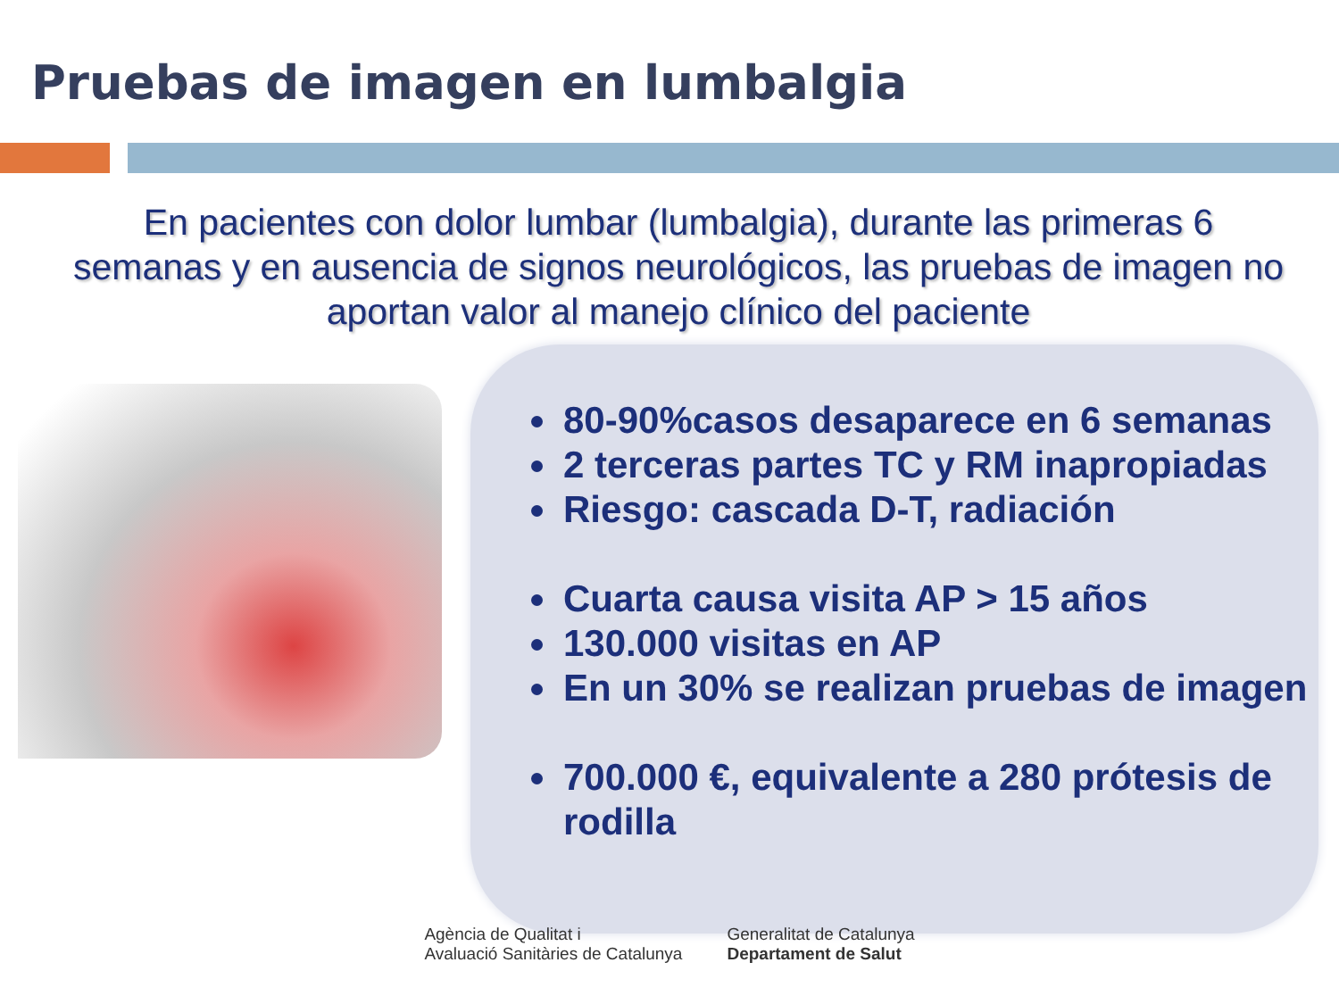Pruebas de imagen en lumbalgia
En pacientes con dolor lumbar (lumbalgia), durante las primeras 6 semanas y en ausencia de signos neurológicos, las pruebas de imagen no aportan valor al manejo clínico del paciente
80-90%casos desaparece en 6 semanas
2 terceras partes TC y RM inapropiadas
Riesgo: cascada D-T, radiación
Cuarta causa visita AP > 15 años
130.000 visitas en AP
En un 30% se realizan pruebas de imagen
700.000 €, equivalente a 280 prótesis de rodilla
Agència de Qualitat i
Avaluació Sanitàries de Catalunya
Generalitat de Catalunya
Departament de Salut